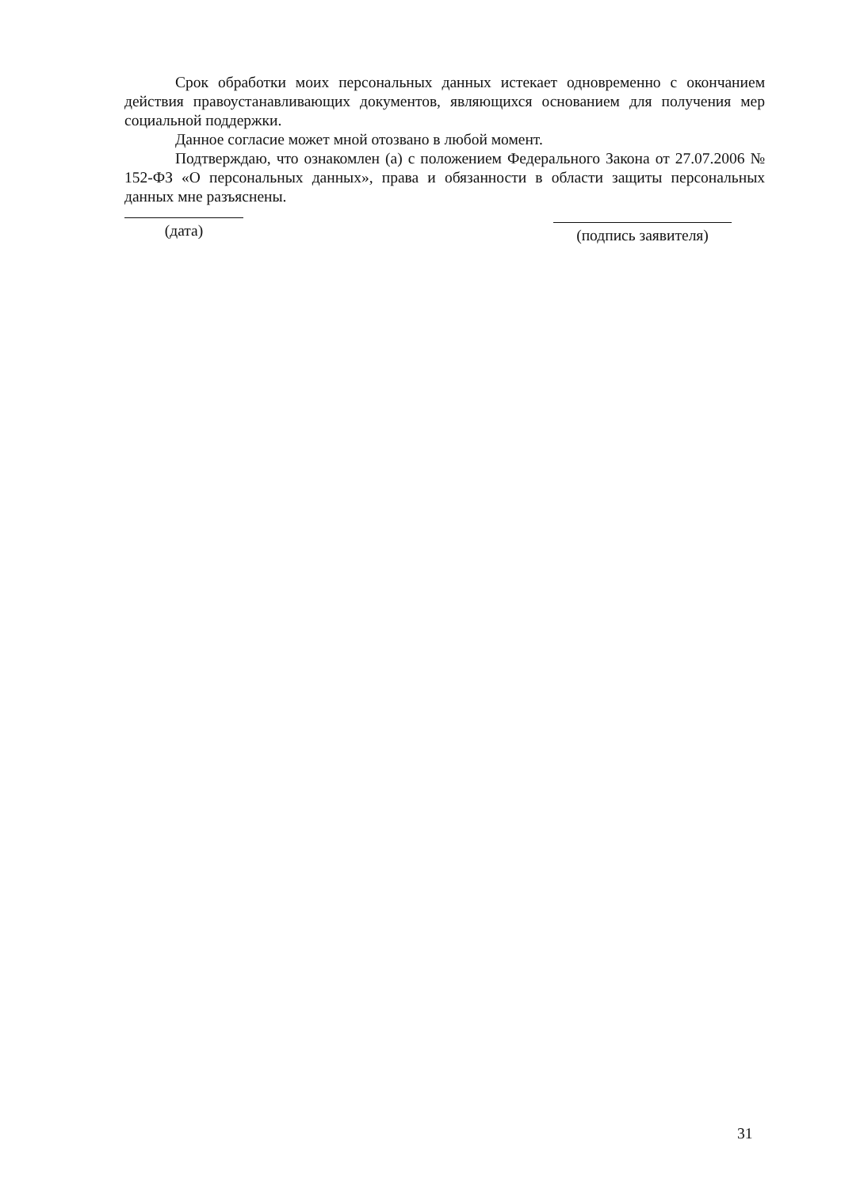Срок обработки моих персональных данных истекает одновременно с окончанием действия правоустанавливающих документов, являющихся основанием для получения мер социальной поддержки.
Данное согласие может мной отозвано в любой момент.
Подтверждаю, что ознакомлен (а) с положением Федерального Закона от 27.07.2006 № 152-ФЗ «О персональных данных», права и обязанности в области защиты персональных данных мне разъяснены.
(дата)
(подпись заявителя)
31